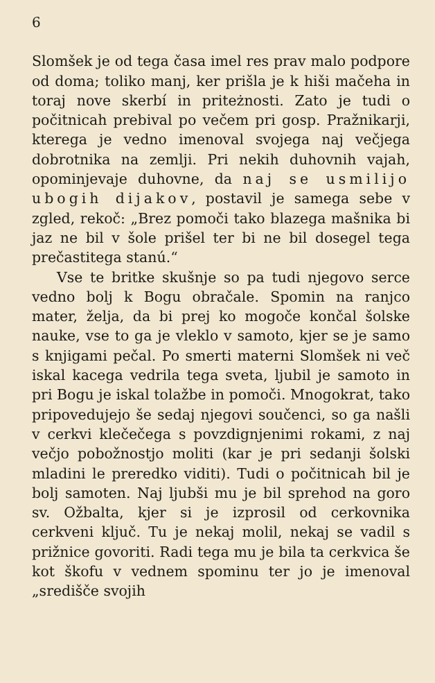6
Slomšek je od tega časa imel res prav malo podpore od doma; toliko manj, ker prišla je k hiši mačeha in toraj nove skerbí in priteżnosti. Zato je tudi o počitnicah prebival po večem pri gosp. Pražnikarji, kterega je vedno imenoval svojega naj večjega dobrotnika na zemlji. Pri nekih duhovnih vajah, opominjevaje duhovne, da naj se usmilijo ubogih dijakov, postavil je samega sebe v zgled, rekoč: „Brez pomoči tako blazega mašnika bi jaz ne bil v šole prišel ter bi ne bil dosegel tega prečastitega stanú.“
Vse te britke skušnje so pa tudi njegovo serce vedno bolj k Bogu obračale. Spomin na ranjco mater, želja, da bi prej ko mogoče končal šolske nauke, vse to ga je vleklo v samoto, kjer se je samo s knjigami pečal. Po smerti materni Slomšek ni več iskal kacega vedrila tega sveta, ljubil je samoto in pri Bogu je iskal tolažbe in pomoči. Mnogokrat, tako pripovedujejo še sedaj njegovi součenci, so ga našli v cerkvi klečečega s povzdignjenimi rokami, z naj večjo pobožnostjo moliti (kar je pri sedanji šolski mladini le preredko viditi). Tudi o počitnicah bil je bolj samoten. Naj ljubši mu je bil sprehod na goro sv. Ožbalta, kjer si je izprosil od cerkovnika cerkveni ključ. Tu je nekaj molil, nekaj se vadil s prižnice govoriti. Radi tega mu je bila ta cerkvica še kot škofu v vednem spominu ter jo je imenoval „središče svojih